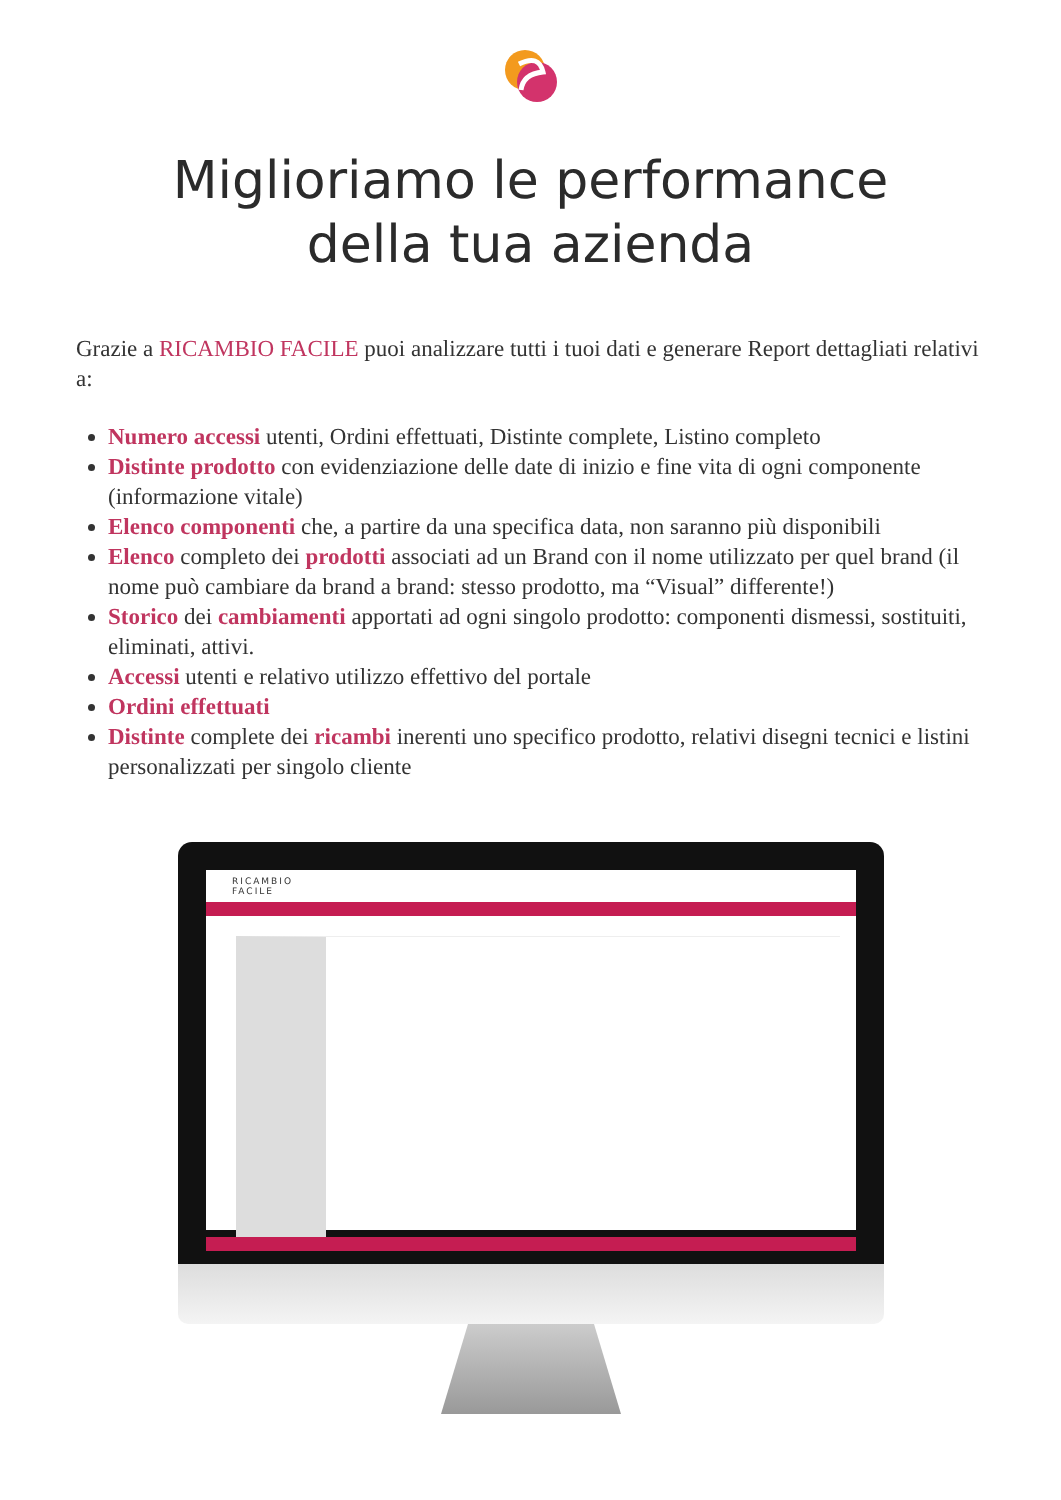Miglioriamo le performance
della tua azienda
Grazie a RICAMBIO FACILE puoi analizzare tutti i tuoi dati e generare Report dettagliati relativi a:
Numero accessi utenti, Ordini effettuati, Distinte complete, Listino completo
Distinte prodotto con evidenziazione delle date di inizio e fine vita di ogni componente (informazione vitale)
Elenco componenti che, a partire da una specifica data, non saranno più disponibili
Elenco completo dei prodotti associati ad un Brand con il nome utilizzato per quel brand (il nome può cambiare da brand a brand: stesso prodotto, ma “Visual” differente!)
Storico dei cambiamenti apportati ad ogni singolo prodotto: componenti dismessi, sostituiti, eliminati, attivi.
Accessi utenti e relativo utilizzo effettivo del portale
Ordini effettuati
Distinte complete dei ricambi inerenti uno specifico prodotto, relativi disegni tecnici e listini personalizzati per singolo cliente
RICAMBIO
FACILE